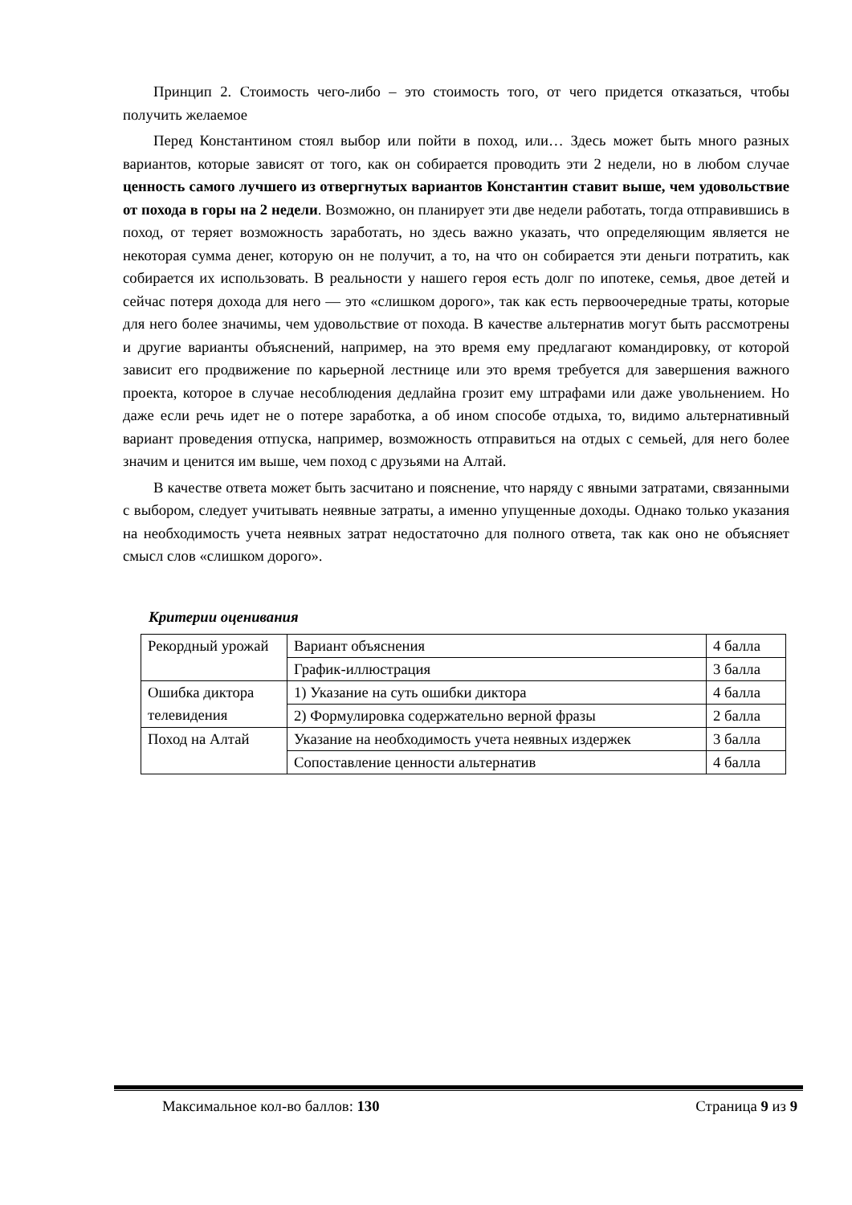Принцип 2. Стоимость чего-либо – это стоимость того, от чего придется отказаться, чтобы получить желаемое
Перед Константином стоял выбор или пойти в поход, или… Здесь может быть много разных вариантов, которые зависят от того, как он собирается проводить эти 2 недели, но в любом случае ценность самого лучшего из отвергнутых вариантов Константин ставит выше, чем удовольствие от похода в горы на 2 недели. Возможно, он планирует эти две недели работать, тогда отправившись в поход, от теряет возможность заработать, но здесь важно указать, что определяющим является не некоторая сумма денег, которую он не получит, а то, на что он собирается эти деньги потратить, как собирается их использовать. В реальности у нашего героя есть долг по ипотеке, семья, двое детей и сейчас потеря дохода для него — это «слишком дорого», так как есть первоочередные траты, которые для него более значимы, чем удовольствие от похода. В качестве альтернатив могут быть рассмотрены и другие варианты объяснений, например, на это время ему предлагают командировку, от которой зависит его продвижение по карьерной лестнице или это время требуется для завершения важного проекта, которое в случае несоблюдения дедлайна грозит ему штрафами или даже увольнением. Но даже если речь идет не о потере заработка, а об ином способе отдыха, то, видимо альтернативный вариант проведения отпуска, например, возможность отправиться на отдых с семьей, для него более значим и ценится им выше, чем поход с друзьями на Алтай.
В качестве ответа может быть засчитано и пояснение, что наряду с явными затратами, связанными с выбором, следует учитывать неявные затраты, а именно упущенные доходы. Однако только указания на необходимость учета неявных затрат недостаточно для полного ответа, так как оно не объясняет смысл слов «слишком дорого».
Критерии оценивания
| Рекордный урожай | Вариант объяснения | 4 балла |
| | График-иллюстрация | 3 балла |
| Ошибка диктора телевидения | 1) Указание на суть ошибки диктора | 4 балла |
| | 2) Формулировка содержательно верной фразы | 2 балла |
| Поход на Алтай | Указание на необходимость учета неявных издержек | 3 балла |
| | Сопоставление ценности альтернатив | 4 балла |
Максимальное кол-во баллов: 130 Страница 9 из 9